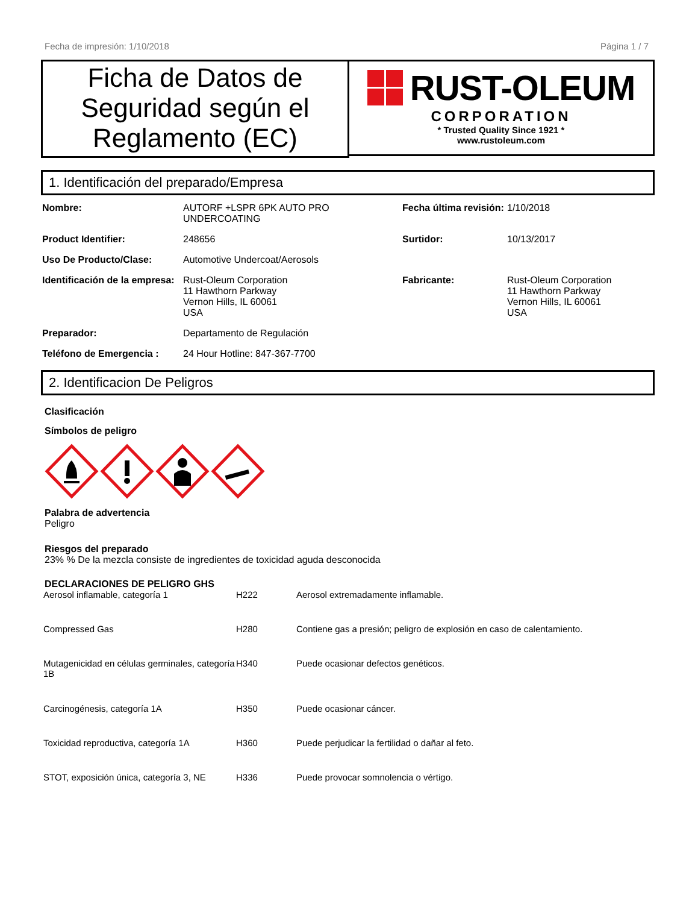Fecha de impresión: 1/10/2018 Página 1 / 7
Ficha de Datos de Seguridad según el Reglamento (EC)
RUST-OLEUM
CORPORATION
* Trusted Quality Since 1921 *
www.rustoleum.com
1. Identificación del preparado/Empresa
| Nombre: | AUTORF +LSPR 6PK AUTO PRO UNDERCOATING | Fecha última revisión: | 1/10/2018 |
| Product Identifier: | 248656 | Surtidor: | 10/13/2017 |
| Uso De Producto/Clase: | Automotive Undercoat/Aerosols | | |
| Identificación de la empresa: | Rust-Oleum Corporation 11 Hawthorn Parkway Vernon Hills, IL 60061 USA | Fabricante: | Rust-Oleum Corporation 11 Hawthorn Parkway Vernon Hills, IL 60061 USA |
| Preparador: | Departamento de Regulación | | |
| Teléfono de Emergencia : | 24 Hour Hotline: 847-367-7700 | | |
2. Identificacion De Peligros
Clasificación
Símbolos de peligro
Palabra de advertencia
Peligro
Riesgos del preparado
23% % De la mezcla consiste de ingredientes de toxicidad aguda desconocida
DECLARACIONES DE PELIGRO GHS
| Aerosol inflamable, categoría 1 | H222 | Aerosol extremadamente inflamable. |
| Compressed Gas | H280 | Contiene gas a presión; peligro de explosión en caso de calentamiento. |
| Mutagenicidad en células germinales, categoría 1B | H340 | Puede ocasionar defectos genéticos. |
| Carcinogénesis, categoría 1A | H350 | Puede ocasionar cáncer. |
| Toxicidad reproductiva, categoría 1A | H360 | Puede perjudicar la fertilidad o dañar al feto. |
| STOT, exposición única, categoría 3, NE | H336 | Puede provocar somnolencia o vértigo. |